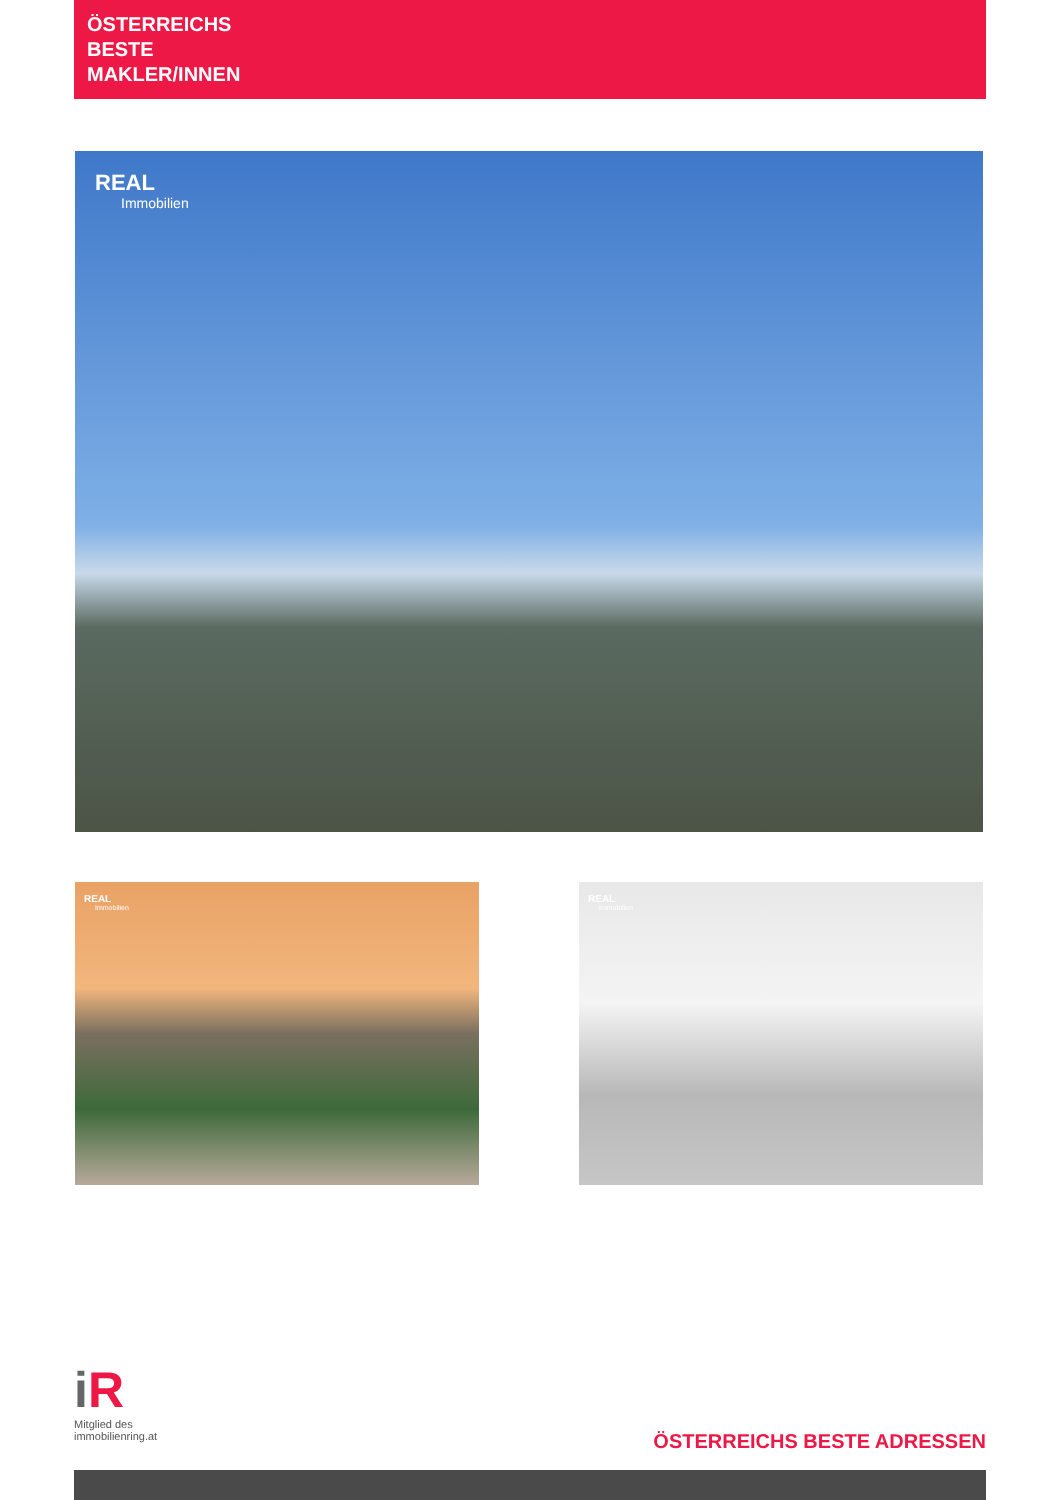ÖSTERREICHS
BESTE
MAKLER/INNEN
REAL
Immobilien
REAL
Immobilien
REAL
Immobilien
i R
Mitglied des
immobilienring.at
ÖSTERREICHS BESTE ADRESSEN